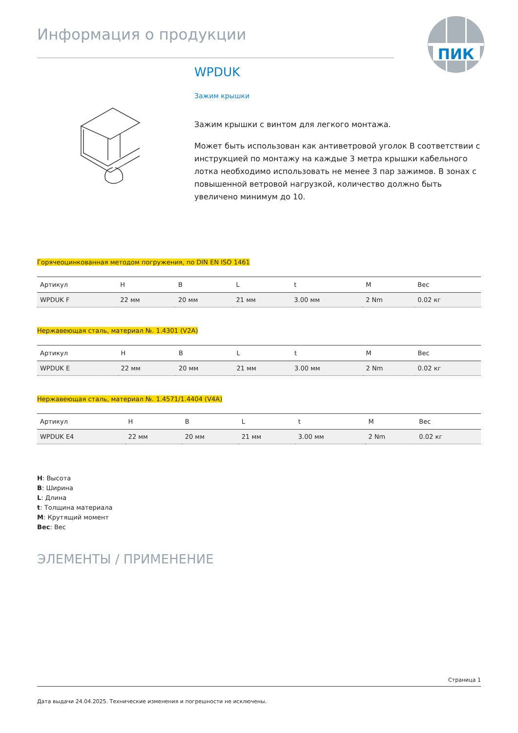ПИК
Информация о продукции
WPDUK
Зажим крышки
Зажим крышки с винтом для легкого монтажа.
Может быть использован как антиветровой уголок В соответствии с инструкцией по монтажу на каждые 3 метра крышки кабельного лотка необходимо использовать не менее 3 пар зажимов. В зонах с повышенной ветровой нагрузкой, количество должно быть увеличено минимум до 10.
Горячеоцинкованная методом погружения, по DIN EN ISO 1461
| Артикул | H | B | L | t | M | Вес |
| --- | --- | --- | --- | --- | --- | --- |
| WPDUK F | 22 мм | 20 мм | 21 мм | 3.00 мм | 2 Nm | 0.02 кг |
Нержавеющая сталь, материал №. 1.4301 (V2A)
| Артикул | H | B | L | t | M | Вес |
| --- | --- | --- | --- | --- | --- | --- |
| WPDUK E | 22 мм | 20 мм | 21 мм | 3.00 мм | 2 Nm | 0.02 кг |
Нержавеющая сталь, материал №. 1.4571/1.4404 (V4A)
| Артикул | H | B | L | t | M | Вес |
| --- | --- | --- | --- | --- | --- | --- |
| WPDUK E4 | 22 мм | 20 мм | 21 мм | 3.00 мм | 2 Nm | 0.02 кг |
H: Высота
B: Ширина
L: Длина
t: Толщина материала
M: Крутящий момент
Вес: Вес
ЭЛЕМЕНТЫ / ПРИМЕНЕНИЕ
Страница 1
Дата выдачи 24.04.2025. Технические изменения и погрешности не исключены.